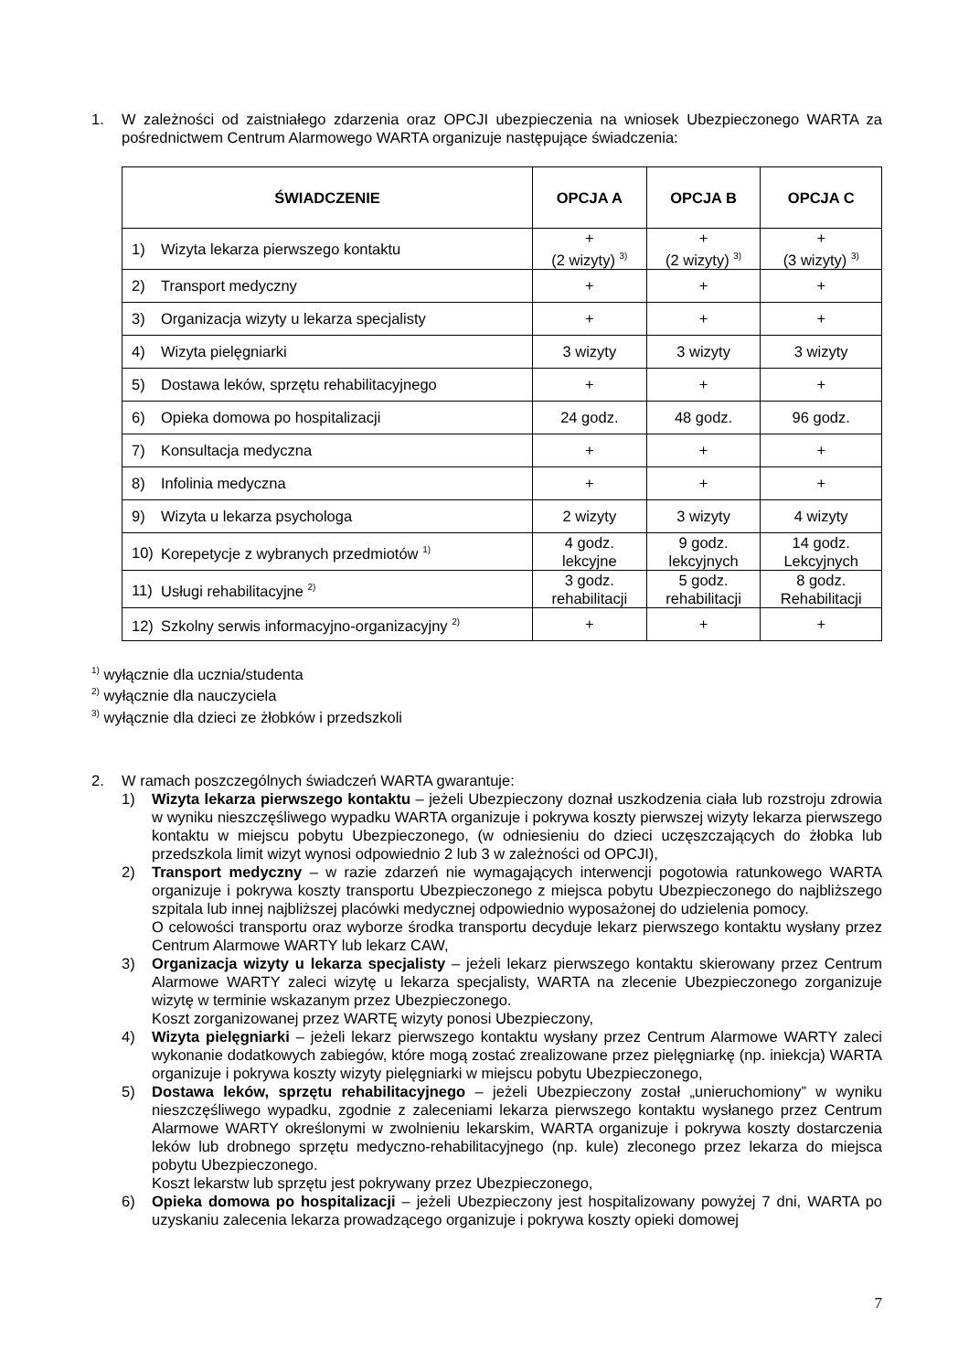1. W zależności od zaistniałego zdarzenia oraz OPCJI ubezpieczenia na wniosek Ubezpieczonego WARTA za pośrednictwem Centrum Alarmowego WARTA organizuje następujące świadczenia:
| ŚWIADCZENIE | OPCJA A | OPCJA B | OPCJA C |
| --- | --- | --- | --- |
| 1) Wizyta lekarza pierwszego kontaktu | + (2 wizyty) <sup>3)</sup> | + (2 wizyty) <sup>3)</sup> | + (3 wizyty) <sup>3)</sup> |
| 2) Transport medyczny | + | + | + |
| 3) Organizacja wizyty u lekarza specjalisty | + | + | + |
| 4) Wizyta pielęgniarki | 3 wizyty | 3 wizyty | 3 wizyty |
| 5) Dostawa leków, sprzętu rehabilitacyjnego | + | + | + |
| 6) Opieka domowa po hospitalizacji | 24 godz. | 48 godz. | 96 godz. |
| 7) Konsultacja medyczna | + | + | + |
| 8) Infolinia medyczna | + | + | + |
| 9) Wizyta u lekarza psychologa | 2 wizyty | 3 wizyty | 4 wizyty |
| 10) Korepetycje z wybranych przedmiotów <sup>1)</sup> | 4 godz. lekcyjne | 9 godz. lekcyjnych | 14 godz. Lekcyjnych |
| 11) Usługi rehabilitacyjne <sup>2)</sup> | 3 godz. rehabilitacji | 5 godz. rehabilitacji | 8 godz. Rehabilitacji |
| 12) Szkolny serwis informacyjno-organizacyjny <sup>2)</sup> | + | + | + |
<sup>1)</sup> wyłącznie dla ucznia/studenta
<sup>2)</sup> wyłącznie dla nauczyciela
<sup>3)</sup> wyłącznie dla dzieci ze żłobków i przedszkoli
2. W ramach poszczególnych świadczeń WARTA gwarantuje:
1) Wizyta lekarza pierwszego kontaktu – jeżeli Ubezpieczony doznał uszkodzenia ciała lub rozstroju zdrowia w wyniku nieszczęśliwego wypadku WARTA organizuje i pokrywa koszty pierwszej wizyty lekarza pierwszego kontaktu w miejscu pobytu Ubezpieczonego, (w odniesieniu do dzieci uczęszczających do żłobka lub przedszkola limit wizyt wynosi odpowiednio 2 lub 3 w zależności od OPCJI),
2) Transport medyczny – w razie zdarzeń nie wymagających interwencji pogotowia ratunkowego WARTA organizuje i pokrywa koszty transportu Ubezpieczonego z miejsca pobytu Ubezpieczonego do najbliższego szpitala lub innej najbliższej placówki medycznej odpowiednio wyposażonej do udzielenia pomocy.
O celowości transportu oraz wyborze środka transportu decyduje lekarz pierwszego kontaktu wysłany przez Centrum Alarmowe WARTY lub lekarz CAW,
3) Organizacja wizyty u lekarza specjalisty – jeżeli lekarz pierwszego kontaktu skierowany przez Centrum Alarmowe WARTY zaleci wizytę u lekarza specjalisty, WARTA na zlecenie Ubezpieczonego zorganizuje wizytę w terminie wskazanym przez Ubezpieczonego.
Koszt zorganizowanej przez WARTĘ wizyty ponosi Ubezpieczony,
4) Wizyta pielęgniarki – jeżeli lekarz pierwszego kontaktu wysłany przez Centrum Alarmowe WARTY zaleci wykonanie dodatkowych zabiegów, które mogą zostać zrealizowane przez pielęgniarkę (np. iniekcja) WARTA organizuje i pokrywa koszty wizyty pielęgniarki w miejscu pobytu Ubezpieczonego,
5) Dostawa leków, sprzętu rehabilitacyjnego – jeżeli Ubezpieczony został „unieruchomiony” w wyniku nieszczęśliwego wypadku, zgodnie z zaleceniami lekarza pierwszego kontaktu wysłanego przez Centrum Alarmowe WARTY określonymi w zwolnieniu lekarskim, WARTA organizuje i pokrywa koszty dostarczenia leków lub drobnego sprzętu medyczno-rehabilitacyjnego (np. kule) zleconego przez lekarza do miejsca pobytu Ubezpieczonego.
Koszt lekarstw lub sprzętu jest pokrywany przez Ubezpieczonego,
6) Opieka domowa po hospitalizacji – jeżeli Ubezpieczony jest hospitalizowany powyżej 7 dni, WARTA po uzyskaniu zalecenia lekarza prowadzącego organizuje i pokrywa koszty opieki domowej
7